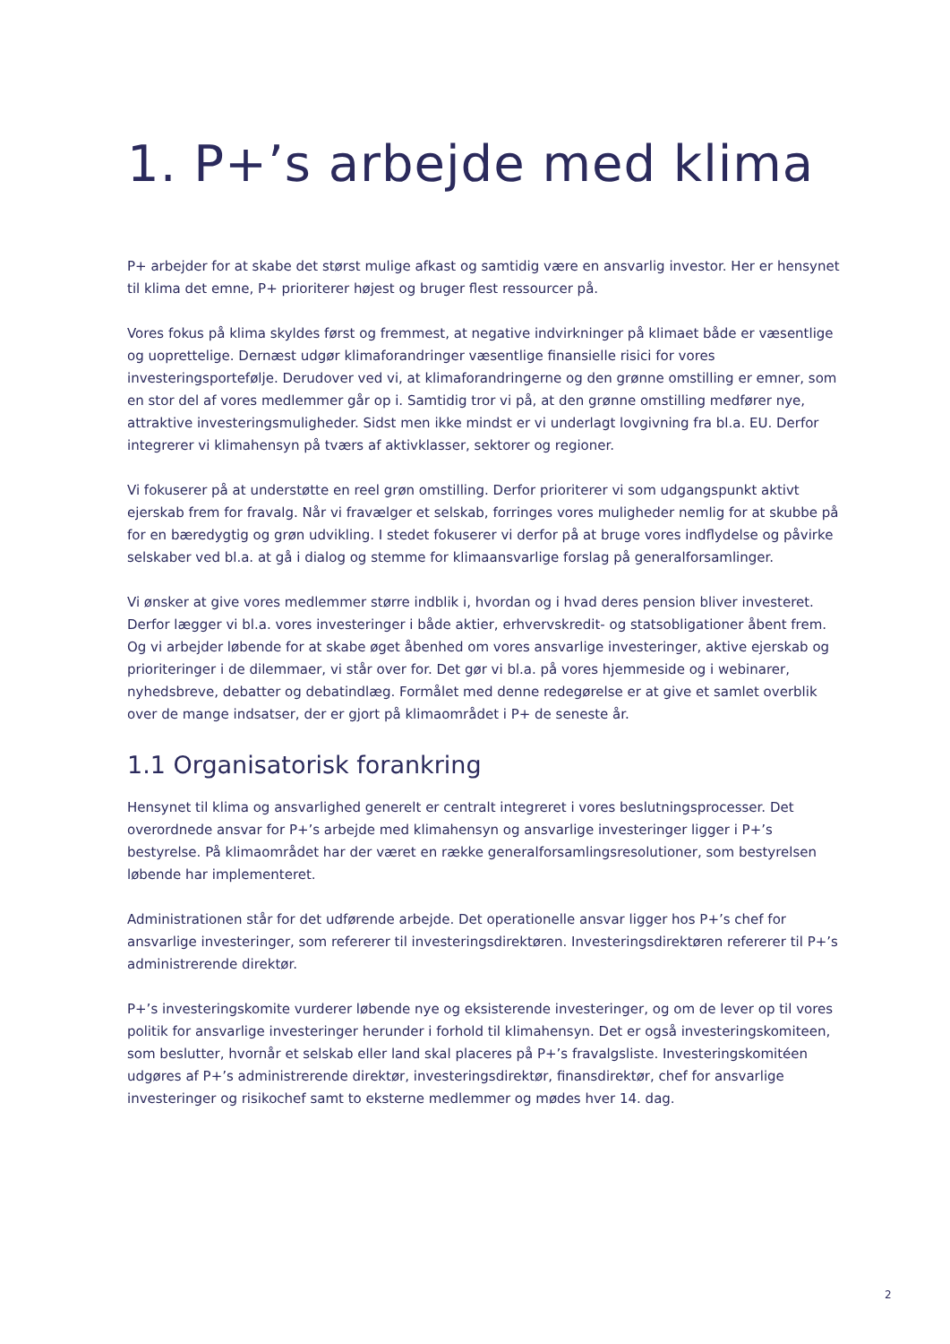1. P+’s arbejde med klima
P+ arbejder for at skabe det størst mulige afkast og samtidig være en ansvarlig investor. Her er hensynet til klima det emne, P+ prioriterer højest og bruger flest ressourcer på.
Vores fokus på klima skyldes først og fremmest, at negative indvirkninger på klimaet både er væsentlige og uoprettelige. Dernæst udgør klimaforandringer væsentlige finansielle risici for vores investeringsportefølje. Derudover ved vi, at klimaforandringerne og den grønne omstilling er emner, som en stor del af vores medlemmer går op i. Samtidig tror vi på, at den grønne omstilling medfører nye, attraktive investeringsmuligheder. Sidst men ikke mindst er vi underlagt lovgivning fra bl.a. EU. Derfor integrerer vi klimahensyn på tværs af aktivklasser, sektorer og regioner.
Vi fokuserer på at understøtte en reel grøn omstilling. Derfor prioriterer vi som udgangspunkt aktivt ejerskab frem for fravalg. Når vi fravælger et selskab, forringes vores muligheder nemlig for at skubbe på for en bæredygtig og grøn udvikling. I stedet fokuserer vi derfor på at bruge vores indflydelse og påvirke selskaber ved bl.a. at gå i dialog og stemme for klimaansvarlige forslag på generalforsamlinger.
Vi ønsker at give vores medlemmer større indblik i, hvordan og i hvad deres pension bliver investeret. Derfor lægger vi bl.a. vores investeringer i både aktier, erhvervskredit- og statsobligationer åbent frem. Og vi arbejder løbende for at skabe øget åbenhed om vores ansvarlige investeringer, aktive ejerskab og prioriteringer i de dilemmaer, vi står over for. Det gør vi bl.a. på vores hjemmeside og i webinarer, nyhedsbreve, debatter og debatindlæg. Formålet med denne redegørelse er at give et samlet overblik over de mange indsatser, der er gjort på klimaområdet i P+ de seneste år.
1.1 Organisatorisk forankring
Hensynet til klima og ansvarlighed generelt er centralt integreret i vores beslutningsprocesser. Det overordnede ansvar for P+’s arbejde med klimahensyn og ansvarlige investeringer ligger i P+’s bestyrelse. På klimaområdet har der været en række generalforsamlingsresolutioner, som bestyrelsen løbende har implementeret.
Administrationen står for det udførende arbejde. Det operationelle ansvar ligger hos P+’s chef for ansvarlige investeringer, som refererer til investeringsdirektøren. Investeringsdirektøren refererer til P+’s administrerende direktør.
P+’s investeringskomite vurderer løbende nye og eksisterende investeringer, og om de lever op til vores politik for ansvarlige investeringer herunder i forhold til klimahensyn. Det er også investeringskomiteen, som beslutter, hvornår et selskab eller land skal placeres på P+’s fravalgsliste. Investeringskomitéen udgøres af P+’s administrerende direktør, investeringsdirektør, finansdirektør, chef for ansvarlige investeringer og risikochef samt to eksterne medlemmer og mødes hver 14. dag.
2